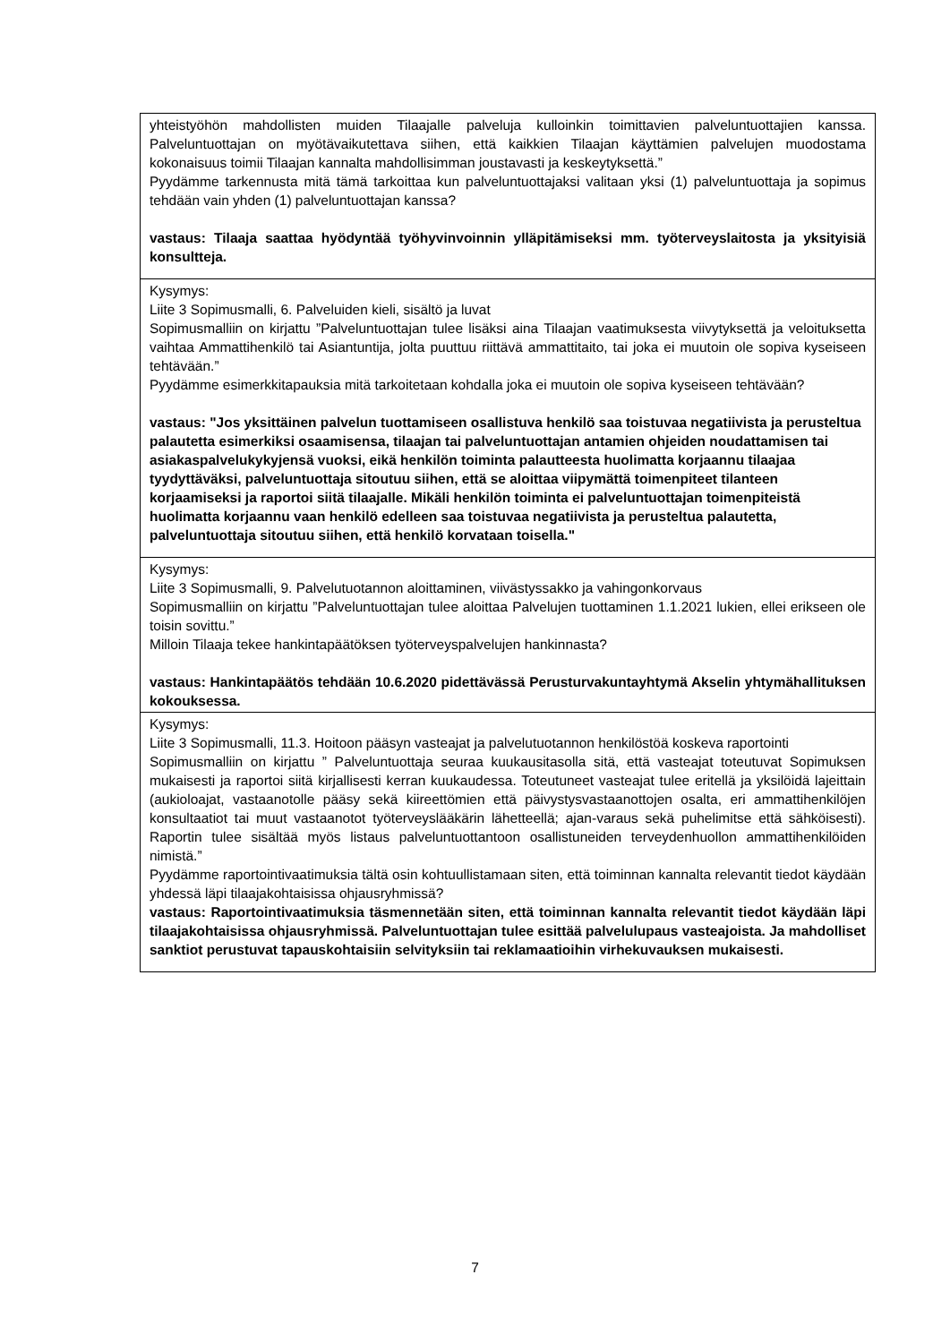| yhteistyöhön mahdollisten muiden Tilaajalle palveluja kulloinkin toimittavien palveluntuottajien kanssa. Palveluntuottajan on myötävaikutettava siihen, että kaikkien Tilaajan käyttämien palvelujen muodostama kokonaisuus toimii Tilaajan kannalta mahdollisimman joustavasti ja keskeytyksettä.” Pyydämme tarkennusta mitä tämä tarkoittaa kun palveluntuottajaksi valitaan yksi (1) palveluntuottaja ja sopimus tehdään vain yhden (1) palveluntuottajan kanssa? vastaus: Tilaaja saattaa hyödyntää työhyvinvoinnin ylläpitämiseksi mm. työterveyslaitosta ja yksityisiä konsultteja. |
| Kysymys: Liite 3 Sopimusmalli, 6. Palveluiden kieli, sisältö ja luvat Sopimusmalliin on kirjattu ”Palveluntuottajan tulee lisäksi aina Tilaajan vaatimuksesta viivytyksettä ja veloituksetta vaihtaa Ammattihenkilö tai Asiantuntija, jolta puuttuu riittävä ammattitaito, tai joka ei muutoin ole sopiva kyseiseen tehtävään.” Pyydämme esimerkkitapauksia mitä tarkoitetaan kohdalla joka ei muutoin ole sopiva kyseiseen tehtävään? vastaus: "Jos yksittäinen palvelun tuottamiseen osallistuva henkilö saa toistuvaa negatiivista ja perusteltua palautetta esimerkiksi osaamisensa, tilaajan tai palveluntuottajan antamien ohjeiden noudattamisen tai asiakaspalvelukykyjensä vuoksi, eikä henkilön toiminta palautteesta huolimatta korjaannu tilaajaa tyydyttäväksi, palveluntuottaja sitoutuu siihen, että se aloittaa viipymättä toimenpiteet tilanteen korjaamiseksi ja raportoi siitä tilaajalle. Mikäli henkilön toiminta ei palveluntuottajan toimenpiteistä huolimatta korjaannu vaan henkilö edelleen saa toistuvaa negatiivista ja perusteltua palautetta, palveluntuottaja sitoutuu siihen, että henkilö korvataan toisella." |
| Kysymys: Liite 3 Sopimusmalli, 9. Palvelutuotannon aloittaminen, viivästyssakko ja vahingonkorvaus Sopimusmalliin on kirjattu ”Palveluntuottajan tulee aloittaa Palvelujen tuottaminen 1.1.2021 lukien, ellei erikseen ole toisin sovittu.” Milloin Tilaaja tekee hankintapäätöksen työterveyspalvelujen hankinnasta? vastaus: Hankintapäätös tehdään 10.6.2020 pidettävässä Perusturvakuntayhtymä Akselin yhtymähallituksen kokouksessa. |
| Kysymys: Liite 3 Sopimusmalli, 11.3. Hoitoon pääsyn vasteajat ja palvelutuotannon henkilöstöä koskeva raportointi Sopimusmalliin on kirjattu ” Palveluntuottaja seuraa kuukausitasolla sitä, että vasteajat toteutuvat Sopimuksen mukaisesti ja raportoi siitä kirjallisesti kerran kuukaudessa. Toteutuneet vasteajat tulee eritellä ja yksilöidä lajeittain (aukioloajat, vastaanotolle pääsy sekä kiireettömien että päivystysvastaanottojen osalta, eri ammattihenkilöjen konsultaatiot tai muut vastaanotot työterveyslääkärin lähetteellä; ajan-varaus sekä puhelimitse että sähköisesti). Raportin tulee sisältää myös listaus palveluntuottantoon osallistuneiden terveydenhuollon ammattihenkilöiden nimistä.” Pyydämme raportointivaatimuksia tältä osin kohtuullistamaan siten, että toiminnan kannalta relevantit tiedot käydään yhdessä läpi tilaajakohtaisissa ohjausryhmissä? vastaus: Raportointivaatimuksia täsmennetään siten, että toiminnan kannalta relevantit tiedot käydään läpi tilaajakohtaisissa ohjausryhmissä. Palveluntuottajan tulee esittää palvelulupaus vasteajoista. Ja mahdolliset sanktiot perustuvat tapauskohtaisiin selvityksiin tai reklamaatioihin virhekuvauksen mukaisesti. |
7